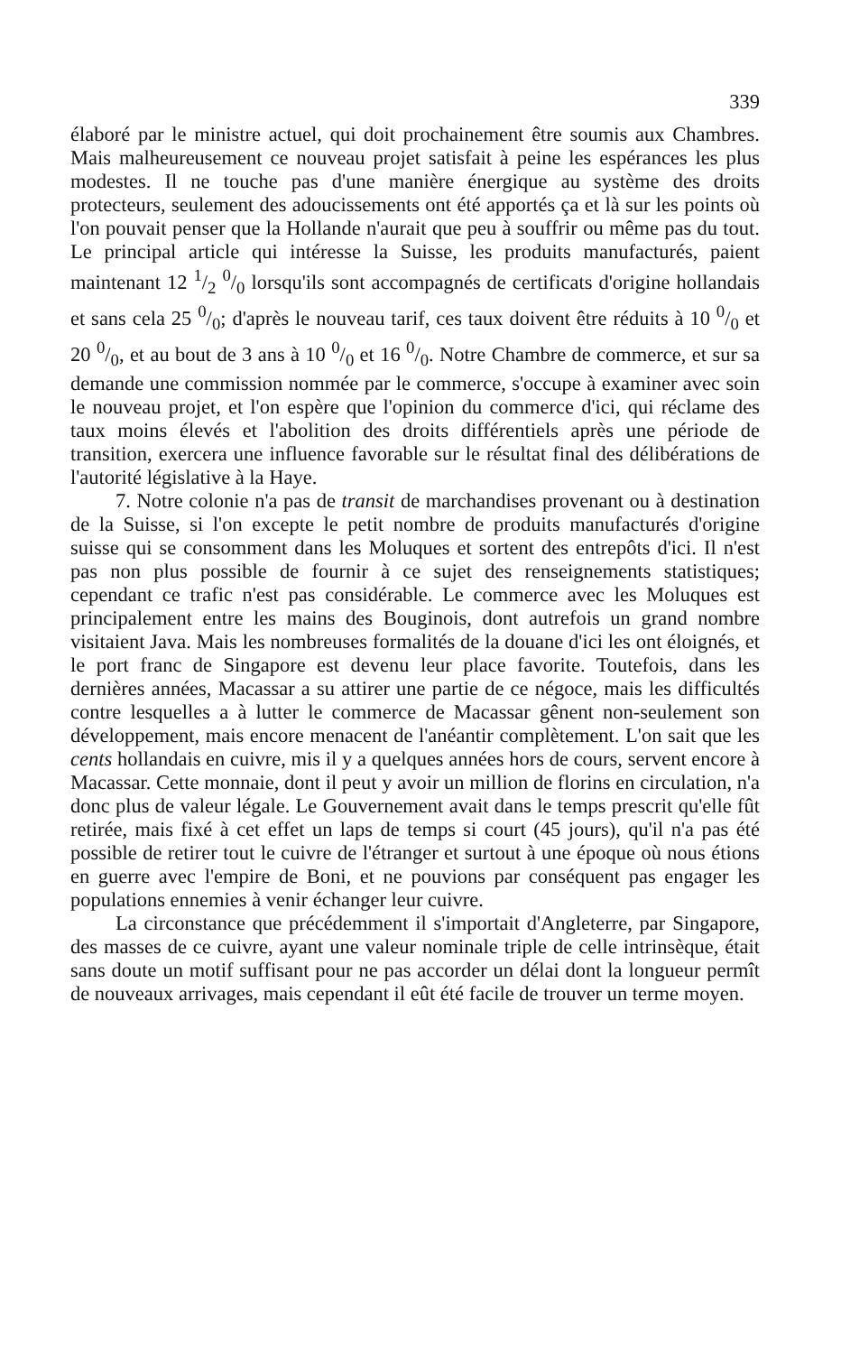339
élaboré par le ministre actuel, qui doit prochainement être soumis aux Chambres. Mais malheureusement ce nouveau projet satisfait à peine les espérances les plus modestes. Il ne touche pas d'une manière énergique au système des droits protecteurs, seulement des adoucissements ont été apportés ça et là sur les points où l'on pouvait penser que la Hollande n'aurait que peu à souffrir ou même pas du tout. Le principal article qui intéresse la Suisse, les produits manufacturés, paient maintenant 12 1/2 0/0 lorsqu'ils sont accompagnés de certificats d'origine hollandais et sans cela 25 0/0; d'après le nouveau tarif, ces taux doivent être réduits à 10 0/0 et 20 0/0, et au bout de 3 ans à 10 0/0 et 16 0/0. Notre Chambre de commerce, et sur sa demande une commission nommée par le commerce, s'occupe à examiner avec soin le nouveau projet, et l'on espère que l'opinion du commerce d'ici, qui réclame des taux moins élevés et l'abolition des droits différentiels après une période de transition, exercera une influence favorable sur le résultat final des délibérations de l'autorité législative à la Haye.
7. Notre colonie n'a pas de transit de marchandises provenant ou à destination de la Suisse, si l'on excepte le petit nombre de produits manufacturés d'origine suisse qui se consomment dans les Moluques et sortent des entrepôts d'ici. Il n'est pas non plus possible de fournir à ce sujet des renseignements statistiques; cependant ce trafic n'est pas considérable. Le commerce avec les Moluques est principalement entre les mains des Bouginois, dont autrefois un grand nombre visitaient Java. Mais les nombreuses formalités de la douane d'ici les ont éloignés, et le port franc de Singapore est devenu leur place favorite. Toutefois, dans les dernières années, Macassar a su attirer une partie de ce négoce, mais les difficultés contre lesquelles a à lutter le commerce de Macassar gênent non-seulement son développement, mais encore menacent de l'anéantir complètement. L'on sait que les cents hollandais en cuivre, mis il y a quelques années hors de cours, servent encore à Macassar. Cette monnaie, dont il peut y avoir un million de florins en circulation, n'a donc plus de valeur légale. Le Gouvernement avait dans le temps prescrit qu'elle fût retirée, mais fixé à cet effet un laps de temps si court (45 jours), qu'il n'a pas été possible de retirer tout le cuivre de l'étranger et surtout à une époque où nous étions en guerre avec l'empire de Boni, et ne pouvions par conséquent pas engager les populations ennemies à venir échanger leur cuivre.
La circonstance que précédemment il s'importait d'Angleterre, par Singapore, des masses de ce cuivre, ayant une valeur nominale triple de celle intrinsèque, était sans doute un motif suffisant pour ne pas accorder un délai dont la longueur permît de nouveaux arrivages, mais cependant il eût été facile de trouver un terme moyen.